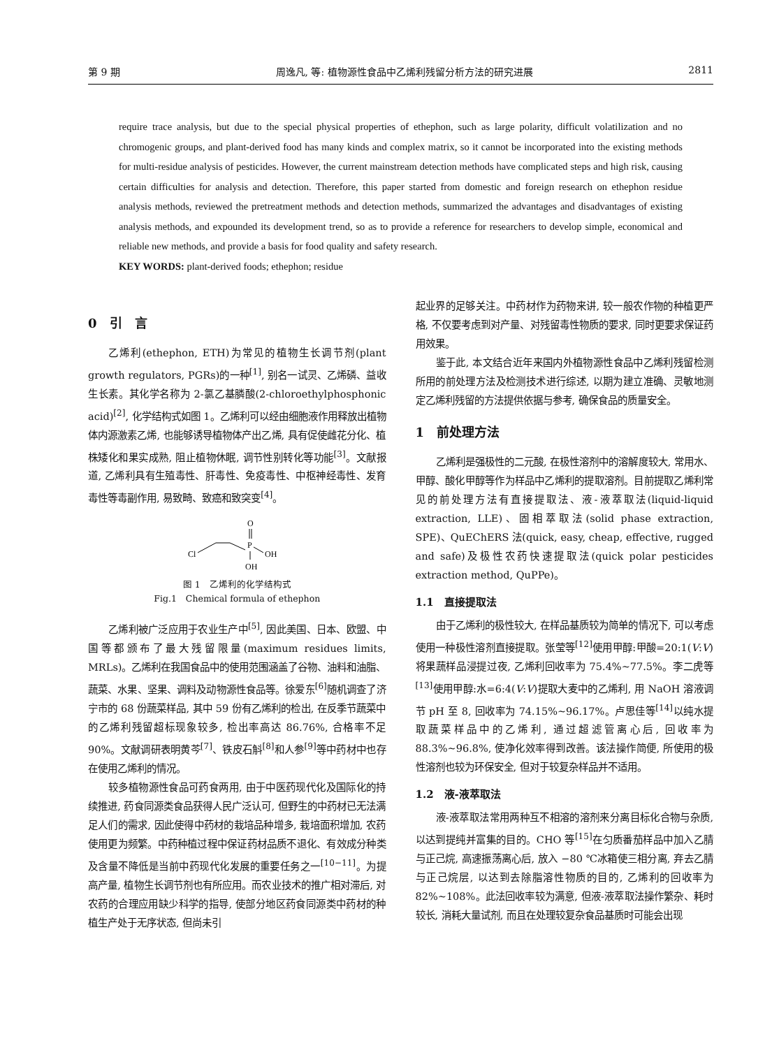第 9 期 周逸凡, 等: 植物源性食品中乙烯利残留分析方法的研究进展 2811
require trace analysis, but due to the special physical properties of ethephon, such as large polarity, difficult volatilization and no chromogenic groups, and plant-derived food has many kinds and complex matrix, so it cannot be incorporated into the existing methods for multi-residue analysis of pesticides. However, the current mainstream detection methods have complicated steps and high risk, causing certain difficulties for analysis and detection. Therefore, this paper started from domestic and foreign research on ethephon residue analysis methods, reviewed the pretreatment methods and detection methods, summarized the advantages and disadvantages of existing analysis methods, and expounded its development trend, so as to provide a reference for researchers to develop simple, economical and reliable new methods, and provide a basis for food quality and safety research.
KEY WORDS: plant-derived foods; ethephon; residue
0　引　言
乙烯利(ethephon, ETH)为常见的植物生长调节剂(plant growth regulators, PGRs)的一种<sup>[1]</sup>, 别名一试灵、乙烯磷、益收生长素。其化学名称为 2-氯乙基膦酸(2-chloroethylphosphonic acid)<sup>[2]</sup>, 化学结构式如图 1。乙烯利可以经由细胞液作用释放出植物体内源激素乙烯, 也能够诱导植物体产出乙烯, 具有促使雌花分化、植株矮化和果实成熟, 阻止植物休眠, 调节性别转化等功能<sup>[3]</sup>。文献报道, 乙烯利具有生殖毒性、肝毒性、免疫毒性、中枢神经毒性、发育毒性等毒副作用, 易致畸、致癌和致突变<sup>[4]</sup>。
O
P
Cl
OH
OH
图 1　乙烯利的化学结构式
Fig.1　Chemical formula of ethephon
乙烯利被广泛应用于农业生产中<sup>[5]</sup>, 因此美国、日本、欧盟、中国等都颁布了最大残留限量(maximum residues limits, MRLs)。乙烯利在我国食品中的使用范围涵盖了谷物、油料和油脂、蔬菜、水果、坚果、调料及动物源性食品等。徐爱东<sup>[6]</sup>随机调查了济宁市的 68 份蔬菜样品, 其中 59 份有乙烯利的检出, 在反季节蔬菜中的乙烯利残留超标现象较多, 检出率高达 86.76%, 合格率不足 90%。文献调研表明黄芩<sup>[7]</sup>、铁皮石斛<sup>[8]</sup>和人参<sup>[9]</sup>等中药材中也存在使用乙烯利的情况。
较多植物源性食品可药食两用, 由于中医药现代化及国际化的持续推进, 药食同源类食品获得人民广泛认可, 但野生的中药材已无法满足人们的需求, 因此使得中药材的栽培品种增多, 栽培面积增加, 农药使用更为频繁。中药种植过程中保证药材品质不退化、有效成分种类及含量不降低是当前中药现代化发展的重要任务之一<sup>[10−11]</sup>。为提高产量, 植物生长调节剂也有所应用。而农业技术的推广相对滞后, 对农药的合理应用缺少科学的指导, 使部分地区药食同源类中药材的种植生产处于无序状态, 但尚未引
起业界的足够关注。中药材作为药物来讲, 较一般农作物的种植更严格, 不仅要考虑到对产量、对残留毒性物质的要求, 同时更要求保证药用效果。
鉴于此, 本文结合近年来国内外植物源性食品中乙烯利残留检测所用的前处理方法及检测技术进行综述, 以期为建立准确、灵敏地测定乙烯利残留的方法提供依据与参考, 确保食品的质量安全。
1　前处理方法
乙烯利是强极性的二元酸, 在极性溶剂中的溶解度较大, 常用水、甲醇、酸化甲醇等作为样品中乙烯利的提取溶剂。目前提取乙烯利常见的前处理方法有直接提取法、液-液萃取法(liquid-liquid extraction, LLE)、固相萃取法(solid phase extraction, SPE)、QuEChERS 法(quick, easy, cheap, effective, rugged and safe)及极性农药快速提取法(quick polar pesticides extraction method, QuPPe)。
1.1　直接提取法
由于乙烯利的极性较大, 在样品基质较为简单的情况下, 可以考虑使用一种极性溶剂直接提取。张莹等<sup>[12]</sup>使用甲醇:甲酸=20:1(V:V)将果蔬样品浸提过夜, 乙烯利回收率为 75.4%~77.5%。李二虎等<sup>[13]</sup>使用甲醇:水=6:4(V:V)提取大麦中的乙烯利, 用 NaOH 溶液调节 pH 至 8, 回收率为 74.15%~96.17%。卢思佳等<sup>[14]</sup>以纯水提取蔬菜样品中的乙烯利, 通过超滤管离心后, 回收率为 88.3%~96.8%, 使净化效率得到改善。该法操作简便, 所使用的极性溶剂也较为环保安全, 但对于较复杂样品并不适用。
1.2　液-液萃取法
液-液萃取法常用两种互不相溶的溶剂来分离目标化合物与杂质, 以达到提纯并富集的目的。CHO 等<sup>[15]</sup>在匀质番茄样品中加入乙腈与正己烷, 高速振荡离心后, 放入 −80 ℃冰箱使三相分离, 弃去乙腈与正己烷层, 以达到去除脂溶性物质的目的, 乙烯利的回收率为 82%~108%。此法回收率较为满意, 但液-液萃取法操作繁杂、耗时较长, 消耗大量试剂, 而且在处理较复杂食品基质时可能会出现